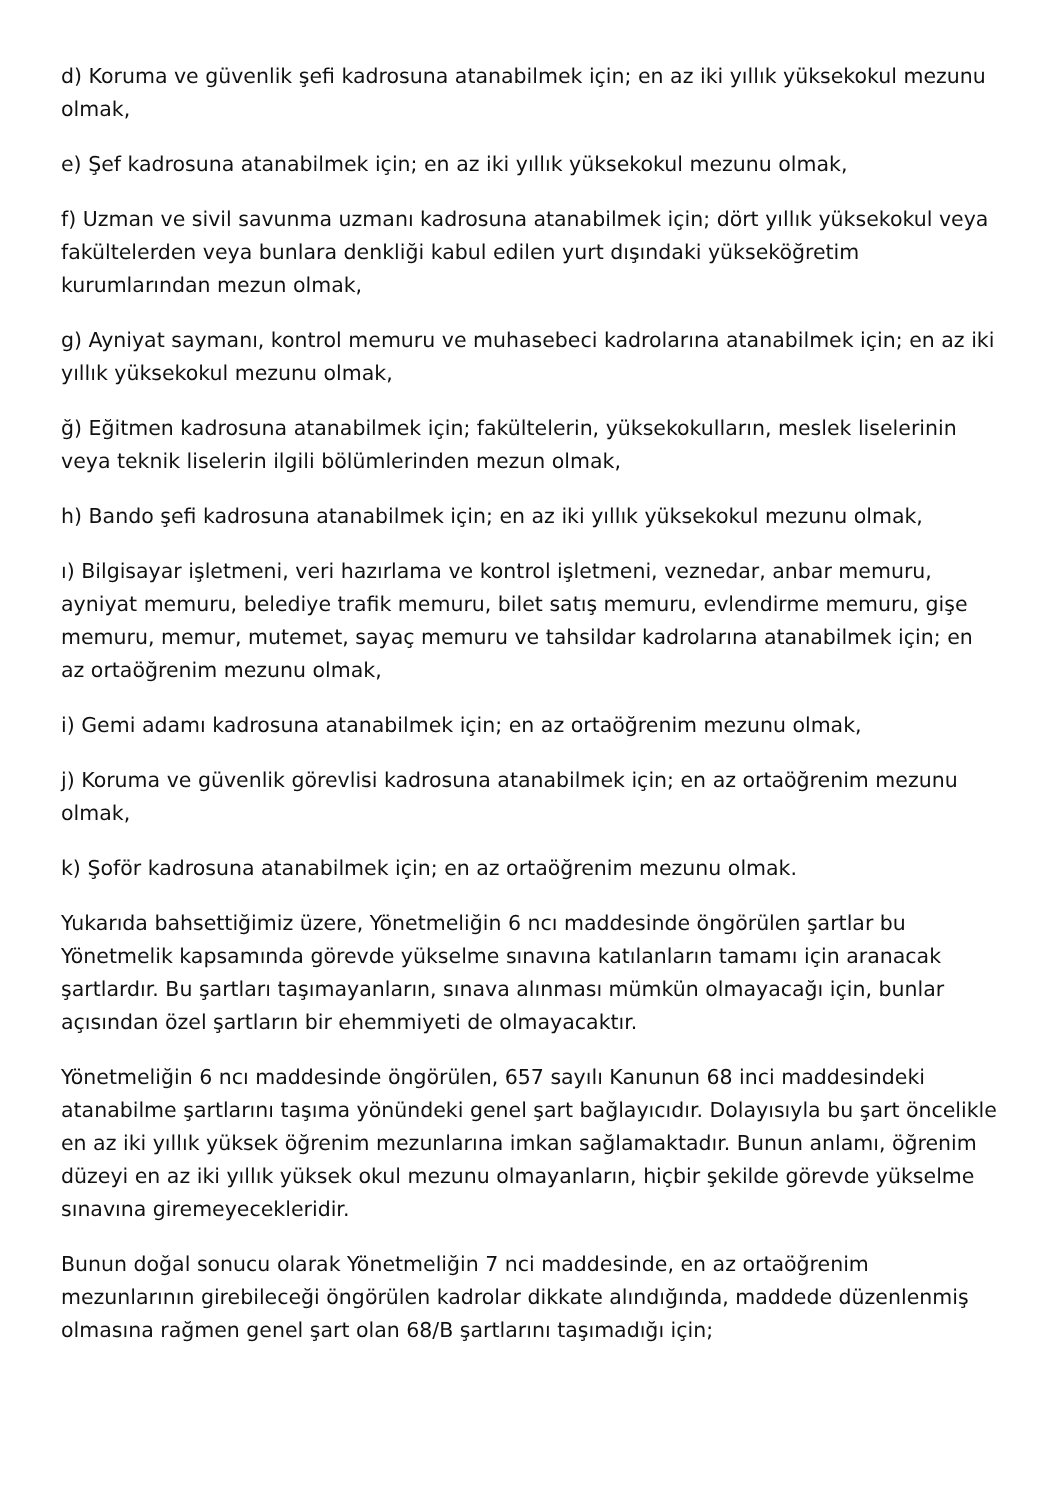d) Koruma ve güvenlik şefi kadrosuna atanabilmek için; en az iki yıllık yüksekokul mezunu olmak,
e) Şef kadrosuna atanabilmek için; en az iki yıllık yüksekokul mezunu olmak,
f) Uzman ve sivil savunma uzmanı kadrosuna atanabilmek için; dört yıllık yüksekokul veya fakültelerden veya bunlara denkliği kabul edilen yurt dışındaki yükseköğretim kurumlarından mezun olmak,
g) Ayniyat saymanı, kontrol memuru ve muhasebeci kadrolarına atanabilmek için; en az iki yıllık yüksekokul mezunu olmak,
ğ) Eğitmen kadrosuna atanabilmek için; fakültelerin, yüksekokulların, meslek liselerinin veya teknik liselerin ilgili bölümlerinden mezun olmak,
h) Bando şefi kadrosuna atanabilmek için; en az iki yıllık yüksekokul mezunu olmak,
ı) Bilgisayar işletmeni, veri hazırlama ve kontrol işletmeni, veznedar, anbar memuru, ayniyat memuru, belediye trafik memuru, bilet satış memuru, evlendirme memuru, gişe memuru, memur, mutemet, sayaç memuru ve tahsildar kadrolarına atanabilmek için; en az ortaöğrenim mezunu olmak,
i) Gemi adamı kadrosuna atanabilmek için; en az ortaöğrenim mezunu olmak,
j) Koruma ve güvenlik görevlisi kadrosuna atanabilmek için; en az ortaöğrenim mezunu olmak,
k) Şoför kadrosuna atanabilmek için; en az ortaöğrenim mezunu olmak.
Yukarıda bahsettiğimiz üzere, Yönetmeliğin 6 ncı maddesinde öngörülen şartlar bu Yönetmelik kapsamında görevde yükselme sınavına katılanların tamamı için aranacak şartlardır. Bu şartları taşımayanların, sınava alınması mümkün olmayacağı için, bunlar açısından özel şartların bir ehemmiyeti de olmayacaktır.
Yönetmeliğin 6 ncı maddesinde öngörülen, 657 sayılı Kanunun 68 inci maddesindeki atanabilme şartlarını taşıma yönündeki genel şart bağlayıcıdır. Dolayısıyla bu şart öncelikle en az iki yıllık yüksek öğrenim mezunlarına imkan sağlamaktadır. Bunun anlamı, öğrenim düzeyi en az iki yıllık yüksek okul mezunu olmayanların, hiçbir şekilde görevde yükselme sınavına giremeyecekleridir.
Bunun doğal sonucu olarak Yönetmeliğin 7 nci maddesinde, en az ortaöğrenim mezunlarının girebileceği öngörülen kadrolar dikkate alındığında, maddede düzenlenmiş olmasına rağmen genel şart olan 68/B şartlarını taşımadığı için;